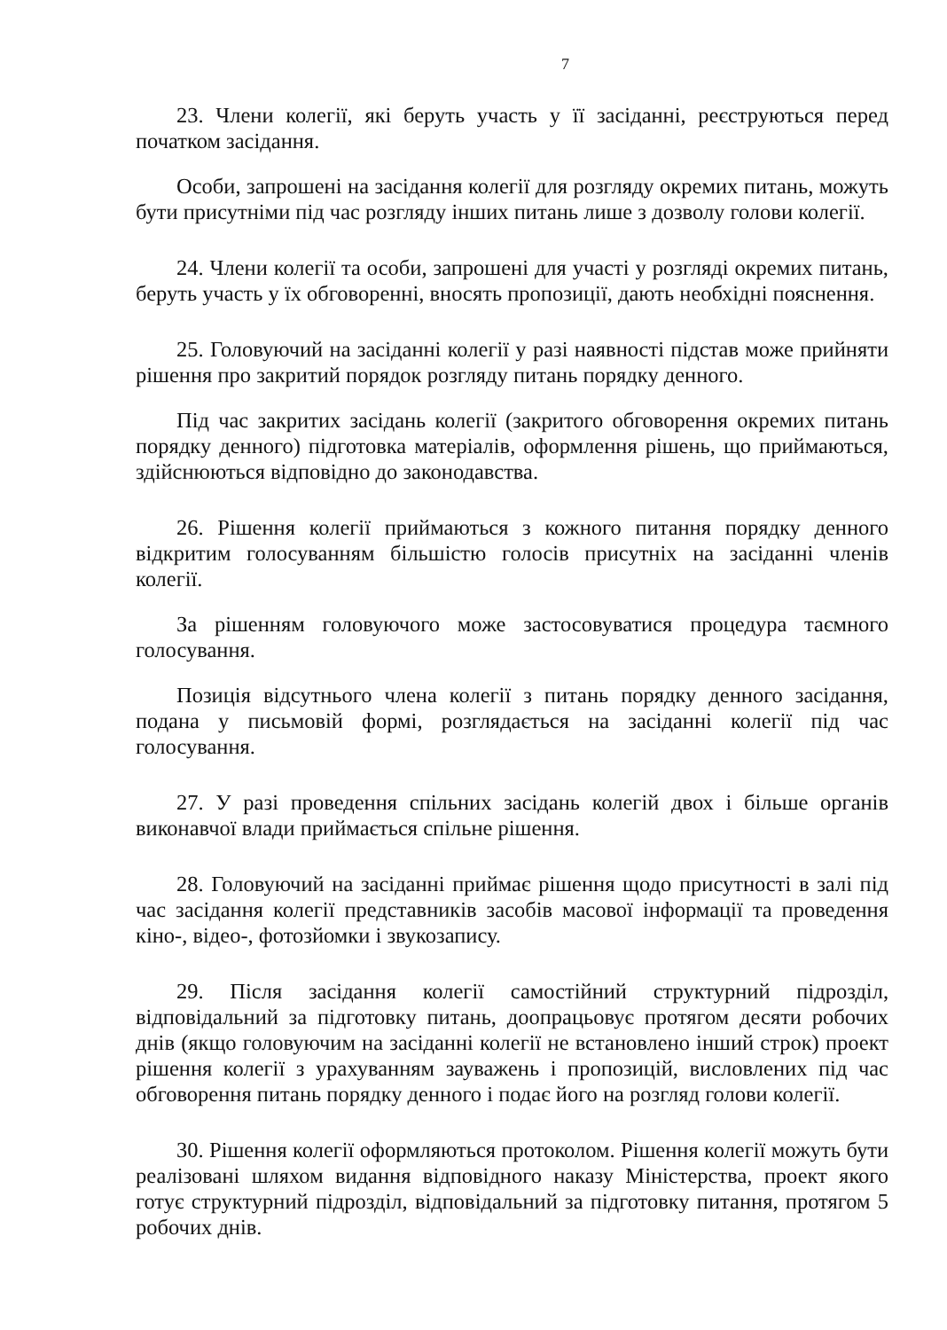7
23. Члени колегії, які беруть участь у її засіданні, реєструються перед початком засідання.
Особи, запрошені на засідання колегії для розгляду окремих питань, можуть бути присутніми під час розгляду інших питань лише з дозволу голови колегії.
24. Члени колегії та особи, запрошені для участі у розгляді окремих питань, беруть участь у їх обговоренні, вносять пропозиції, дають необхідні пояснення.
25. Головуючий на засіданні колегії у разі наявності підстав може прийняти рішення про закритий порядок розгляду питань порядку денного.
Під час закритих засідань колегії (закритого обговорення окремих питань порядку денного) підготовка матеріалів, оформлення рішень, що приймаються, здійснюються відповідно до законодавства.
26. Рішення колегії приймаються з кожного питання порядку денного відкритим голосуванням більшістю голосів присутніх на засіданні членів колегії.
За рішенням головуючого може застосовуватися процедура таємного голосування.
Позиція відсутнього члена колегії з питань порядку денного засідання, подана у письмовій формі, розглядається на засіданні колегії під час голосування.
27. У разі проведення спільних засідань колегій двох і більше органів виконавчої влади приймається спільне рішення.
28. Головуючий на засіданні приймає рішення щодо присутності в залі під час засідання колегії представників засобів масової інформації та проведення кіно-, відео-, фотозйомки і звукозапису.
29. Після засідання колегії самостійний структурний підрозділ, відповідальний за підготовку питань, доопрацьовує протягом десяти робочих днів (якщо головуючим на засіданні колегії не встановлено інший строк) проект рішення колегії з урахуванням зауважень і пропозицій, висловлених під час обговорення питань порядку денного і подає його на розгляд голови колегії.
30. Рішення колегії оформляються протоколом. Рішення колегії можуть бути реалізовані шляхом видання відповідного наказу Міністерства, проект якого готує структурний підрозділ, відповідальний за підготовку питання, протягом 5 робочих днів.